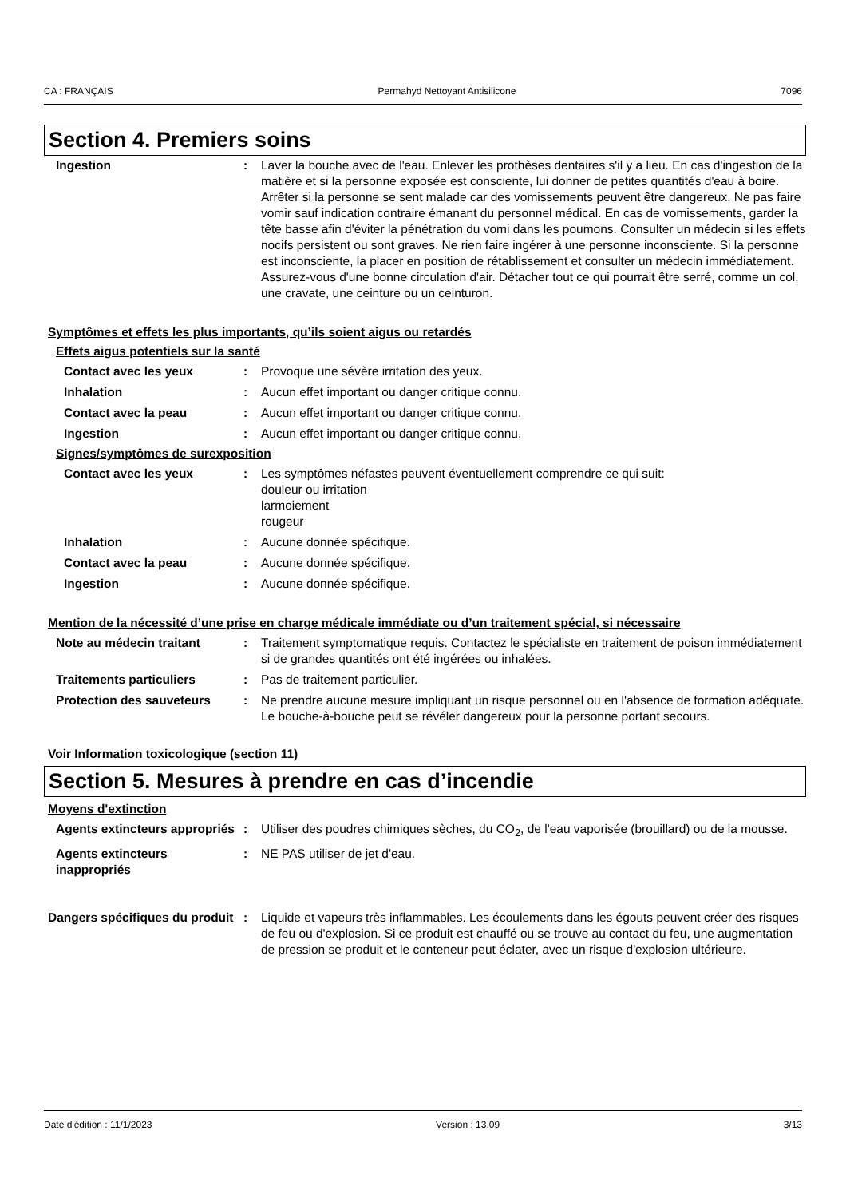CA : FRANÇAIS Permahyd Nettoyant Antisilicone 7096
Section 4. Premiers soins
Ingestion : Laver la bouche avec de l'eau. Enlever les prothèses dentaires s'il y a lieu. En cas d'ingestion de la matière et si la personne exposée est consciente, lui donner de petites quantités d'eau à boire. Arrêter si la personne se sent malade car des vomissements peuvent être dangereux. Ne pas faire vomir sauf indication contraire émanant du personnel médical. En cas de vomissements, garder la tête basse afin d'éviter la pénétration du vomi dans les poumons. Consulter un médecin si les effets nocifs persistent ou sont graves. Ne rien faire ingérer à une personne inconsciente. Si la personne est inconsciente, la placer en position de rétablissement et consulter un médecin immédiatement. Assurez-vous d'une bonne circulation d'air. Détacher tout ce qui pourrait être serré, comme un col, une cravate, une ceinture ou un ceinturon.
Symptômes et effets les plus importants, qu’ils soient aigus ou retardés
Effets aigus potentiels sur la santé
Contact avec les yeux : Provoque une sévère irritation des yeux.
Inhalation : Aucun effet important ou danger critique connu.
Contact avec la peau : Aucun effet important ou danger critique connu.
Ingestion : Aucun effet important ou danger critique connu.
Signes/symptômes de surexposition
Contact avec les yeux : Les symptômes néfastes peuvent éventuellement comprendre ce qui suit:
douleur ou irritation
larmoiement
rougeur
Inhalation : Aucune donnée spécifique.
Contact avec la peau : Aucune donnée spécifique.
Ingestion : Aucune donnée spécifique.
Mention de la nécessité d’une prise en charge médicale immédiate ou d’un traitement spécial, si nécessaire
Note au médecin traitant : Traitement symptomatique requis. Contactez le spécialiste en traitement de poison immédiatement si de grandes quantités ont été ingérées ou inhalées.
Traitements particuliers : Pas de traitement particulier.
Protection des sauveteurs : Ne prendre aucune mesure impliquant un risque personnel ou en l'absence de formation adéquate. Le bouche-à-bouche peut se révéler dangereux pour la personne portant secours.
Voir Information toxicologique (section 11)
Section 5. Mesures à prendre en cas d’incendie
Moyens d'extinction
Agents extincteurs appropriés
: Utiliser des poudres chimiques sèches, du CO<sub>2</sub>, de l'eau vaporisée (brouillard) ou de la mousse.
Agents extincteurs inappropriés
: NE PAS utiliser de jet d'eau.
Dangers spécifiques du produit
: Liquide et vapeurs très inflammables. Les écoulements dans les égouts peuvent créer des risques de feu ou d'explosion. Si ce produit est chauffé ou se trouve au contact du feu, une augmentation de pression se produit et le conteneur peut éclater, avec un risque d'explosion ultérieure.
Date d'édition : 11/1/2023 Version : 13.09 3/13